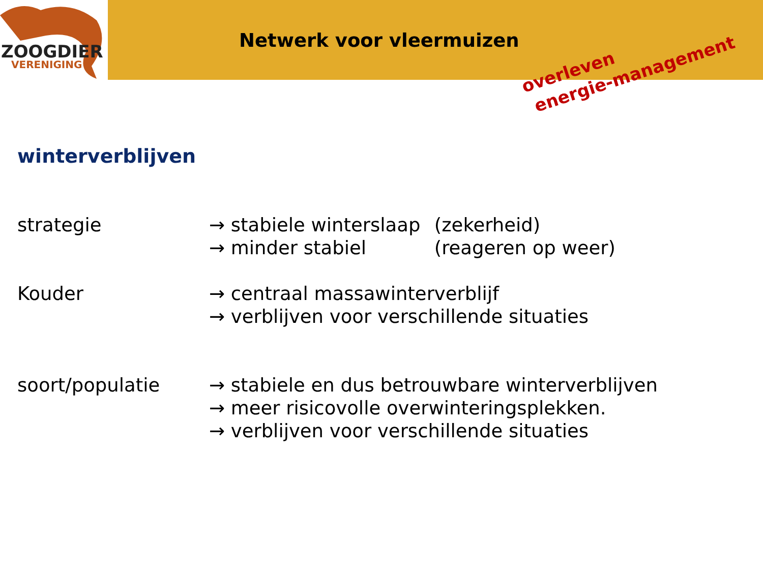ZOOGDIER
VERENIGING
Netwerk voor vleermuizen
overleven
energie-management
winterverblijven
strategie → stabiele winterslaap (zekerheid)
→ minder stabiel (reageren op weer)
Kouder → centraal massawinterverblijf
→ verblijven voor verschillende situaties
soort/populatie → stabiele en dus betrouwbare winterverblijven
→ meer risicovolle overwinteringsplekken.
→ verblijven voor verschillende situaties